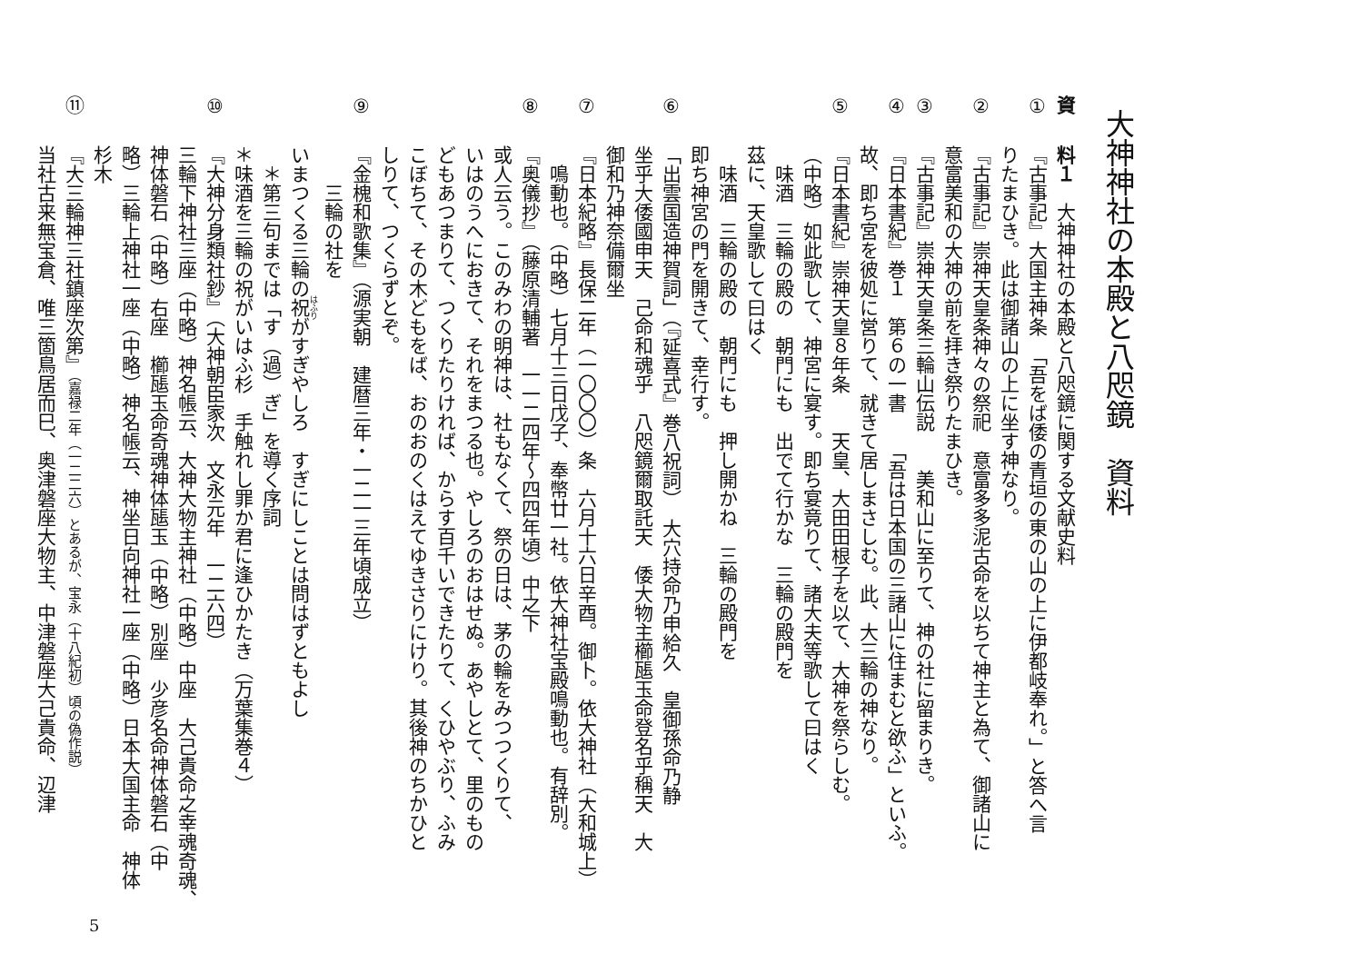大神神社の本殿と八咫鏡　資料
資料１　大神神社の本殿と八咫鏡に関する文献史料
①『古事記』大国主神条　「吾をば倭の青垣の東の山の上に伊都岐奉れ。」と答へ言
りたまひき。此は御諸山の上に坐す神なり。
②『古事記』崇神天皇条神々の祭祀　意富多多泥古命を以ちて神主と為て、御諸山に
意富美和の大神の前を拝き祭りたまひき。
③『古事記』崇神天皇条三輪山伝説　　美和山に至りて、神の社に留まりき。
④『日本書紀』巻１　第６の一書　　「吾は日本国の三諸山に住まむと欲ふ」といふ。
故、即ち宮を彼処に営りて、就きて居しまさしむ。此、大三輪の神なり。
⑤『日本書紀』崇神天皇８年条　　天皇、大田田根子を以て、大神を祭らしむ。
（中略）如此歌して、神宮に宴す。即ち宴竟りて、諸大夫等歌して曰はく
　味酒　三輪の殿の　朝門にも　出でて行かな　三輪の殿門を
茲に、天皇歌して曰はく
　味酒　三輪の殿の　朝門にも　押し開かね　三輪の殿門を
即ち神宮の門を開きて、幸行す。
⑥「出雲国造神賀詞」（『延喜式』巻八祝詞）　大穴持命乃申給久　皇御孫命乃静
坐乎大倭國申天　己命和魂乎　八咫鏡爾取託天　倭大物主櫛𤭖玉命登名乎稱天　大
御和乃神奈備爾坐
⑦『日本紀略』長保二年（一〇〇〇）条　六月十六日辛酉。御卜。依大神社（大和城上）
　鳴動也。（中略）七月十三日戊子、奉幣廿一社。依大神社宝殿鳴動也。有辞別。
⑧『奥儀抄』（藤原清輔著　一一二四年～四四年頃）中之下
或人云う。このみわの明神は、社もなくて、祭の日は、茅の輪をみつつくりて、
いはのうへにおきて、それをまつる也。やしろのおはせぬ。あやしとて、里のもの
どもあつまりて、つくりたりければ、からす百千いできたりて、くひやぶり、ふみ
こぼちて、その木どもをば、おのおのくはえてゆきさりにけり。其後神のちかひと
しりて、つくらずとぞ。
⑨『金槐和歌集』（源実朝　建暦三年・一二一三年頃成立）
　　三輪の社を
いまつくる三輪の祝がすぎやしろ　すぎにしことは問はずともよし
　＊第三句までは「す（過）ぎ」を導く序詞
＊味酒を三輪の祝がいはふ杉　手触れし罪か君に逢ひかたき（万葉集巻４）
⑩『大神分身類社鈔』（大神朝臣家次　文永元年　一二六四）
三輪下神社三座（中略）神名帳云、大神大物主神社（中略）中座　大己貴命之幸魂奇魂、
神体磐石（中略）右座　櫛𤭖玉命奇魂神体𤭖玉（中略）別座　少彦名命神体磐石（中
略）三輪上神社一座（中略）神名帳云、神坐日向神社一座（中略）日本大国主命　神体
杉木
⑪『大三輪神三社鎮座次第』（嘉禄二年（一二二六）とあるが、宝永（十八紀初）頃の偽作説）
当社古来無宝倉、唯三箇鳥居而巳、奥津磐座大物主、中津磐座大己貴命、辺津
5